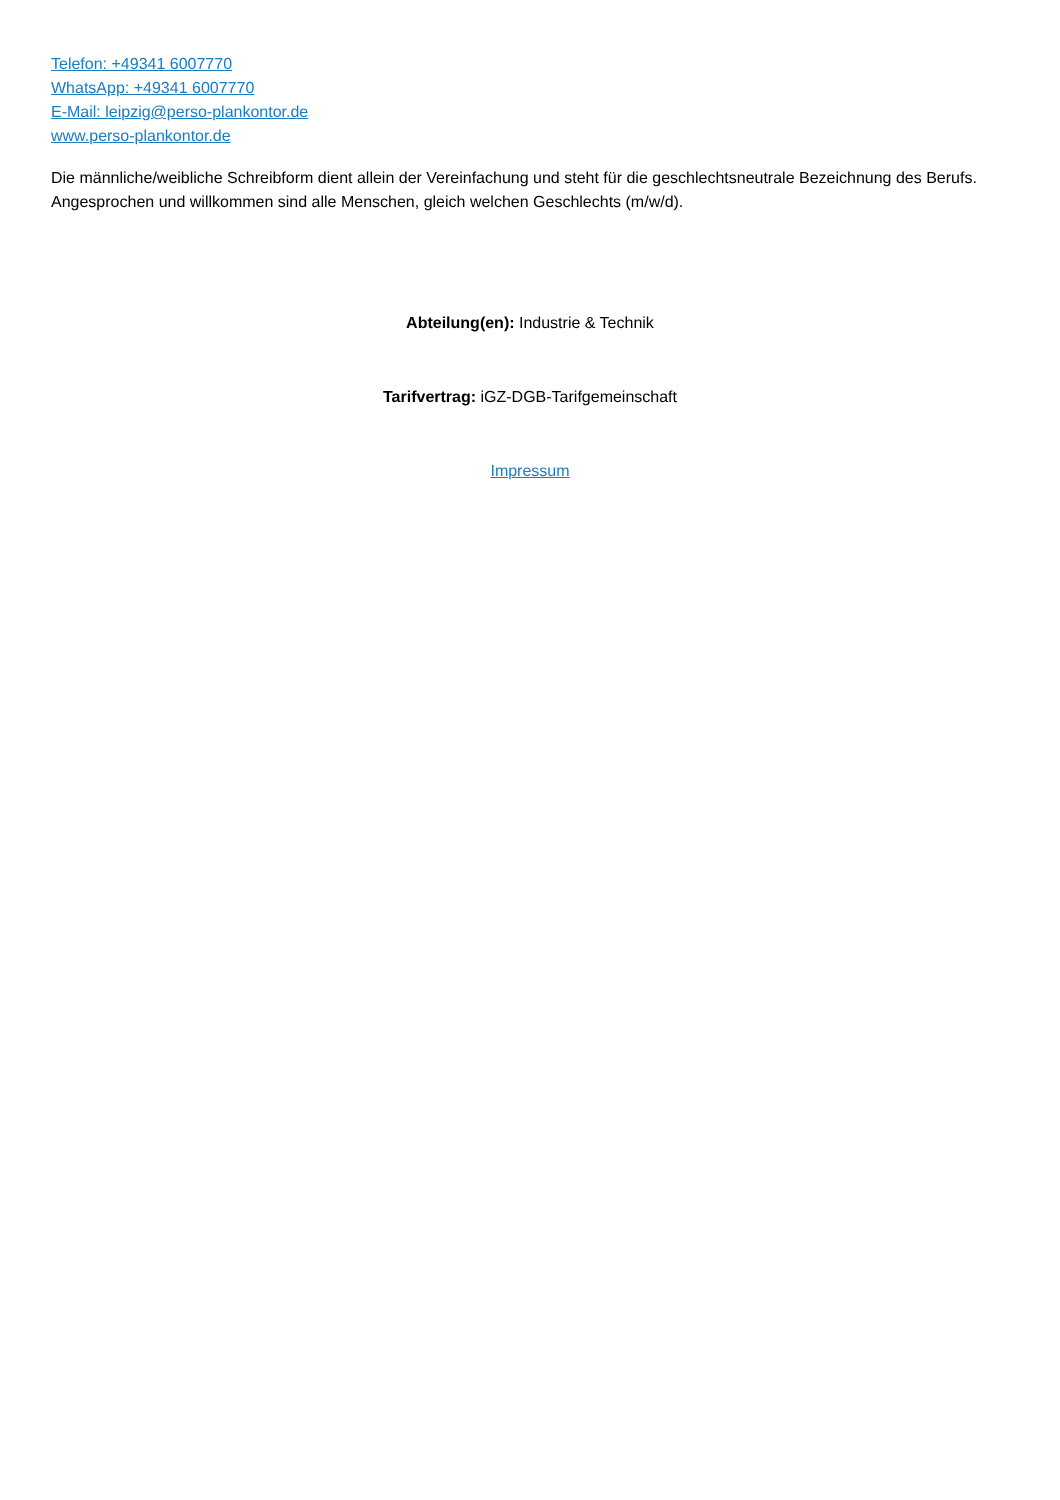Telefon: +49341 6007770
WhatsApp: +49341 6007770
E-Mail: leipzig@perso-plankontor.de
www.perso-plankontor.de
Die männliche/weibliche Schreibform dient allein der Vereinfachung und steht für die geschlechtsneutrale Bezeichnung des Berufs. Angesprochen und willkommen sind alle Menschen, gleich welchen Geschlechts (m/w/d).
Abteilung(en): Industrie & Technik
Tarifvertrag: iGZ-DGB-Tarifgemeinschaft
Impressum